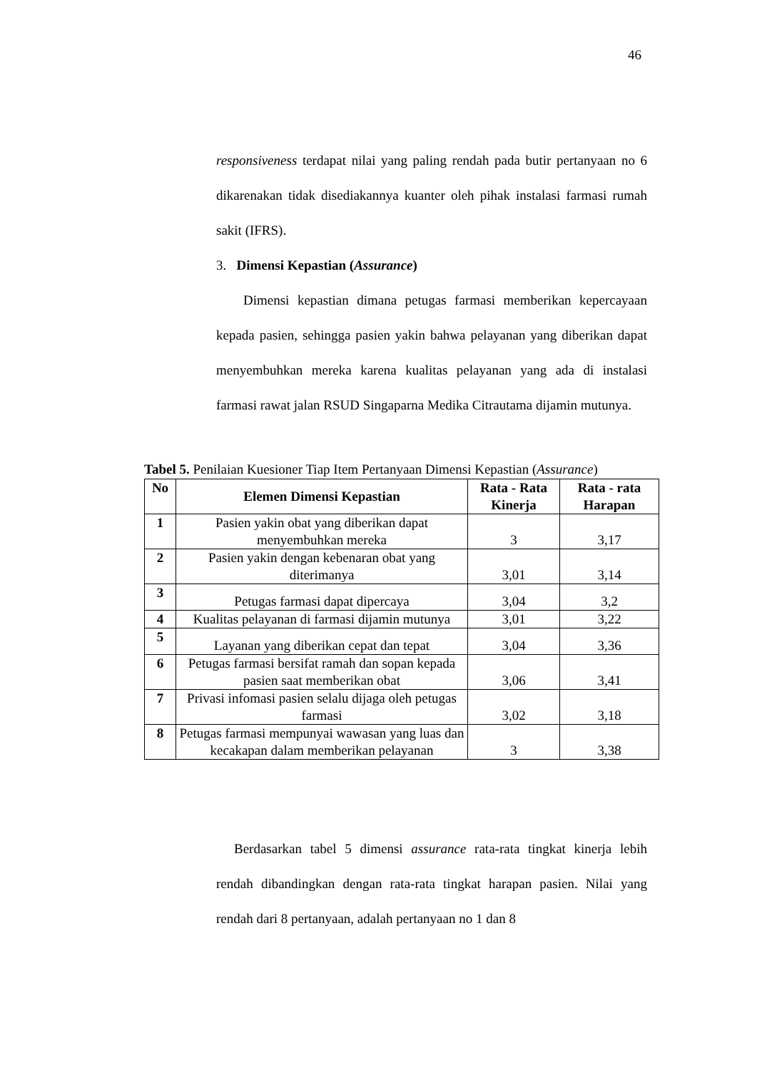46
responsiveness terdapat nilai yang paling rendah pada butir pertanyaan no 6 dikarenakan tidak disediakannya kuanter oleh pihak instalasi farmasi rumah sakit (IFRS).
3. Dimensi Kepastian (Assurance)
Dimensi kepastian dimana petugas farmasi memberikan kepercayaan kepada pasien, sehingga pasien yakin bahwa pelayanan yang diberikan dapat menyembuhkan mereka karena kualitas pelayanan yang ada di instalasi farmasi rawat jalan RSUD Singaparna Medika Citrautama dijamin mutunya.
Tabel 5. Penilaian Kuesioner Tiap Item Pertanyaan Dimensi Kepastian (Assurance)
| No | Elemen Dimensi Kepastian | Rata - Rata Kinerja | Rata - rata Harapan |
| --- | --- | --- | --- |
| 1 | Pasien yakin obat yang diberikan dapat menyembuhkan mereka | 3 | 3,17 |
| 2 | Pasien yakin dengan kebenaran obat yang diterimanya | 3,01 | 3,14 |
| 3 | Petugas farmasi dapat dipercaya | 3,04 | 3,2 |
| 4 | Kualitas pelayanan di farmasi dijamin mutunya | 3,01 | 3,22 |
| 5 | Layanan yang diberikan cepat dan tepat | 3,04 | 3,36 |
| 6 | Petugas farmasi bersifat ramah dan sopan kepada pasien saat memberikan obat | 3,06 | 3,41 |
| 7 | Privasi infomasi pasien selalu dijaga oleh petugas farmasi | 3,02 | 3,18 |
| 8 | Petugas farmasi mempunyai wawasan yang luas dan kecakapan dalam memberikan pelayanan | 3 | 3,38 |
Berdasarkan tabel 5 dimensi assurance rata-rata tingkat kinerja lebih rendah dibandingkan dengan rata-rata tingkat harapan pasien. Nilai yang rendah dari 8 pertanyaan, adalah pertanyaan no 1 dan 8